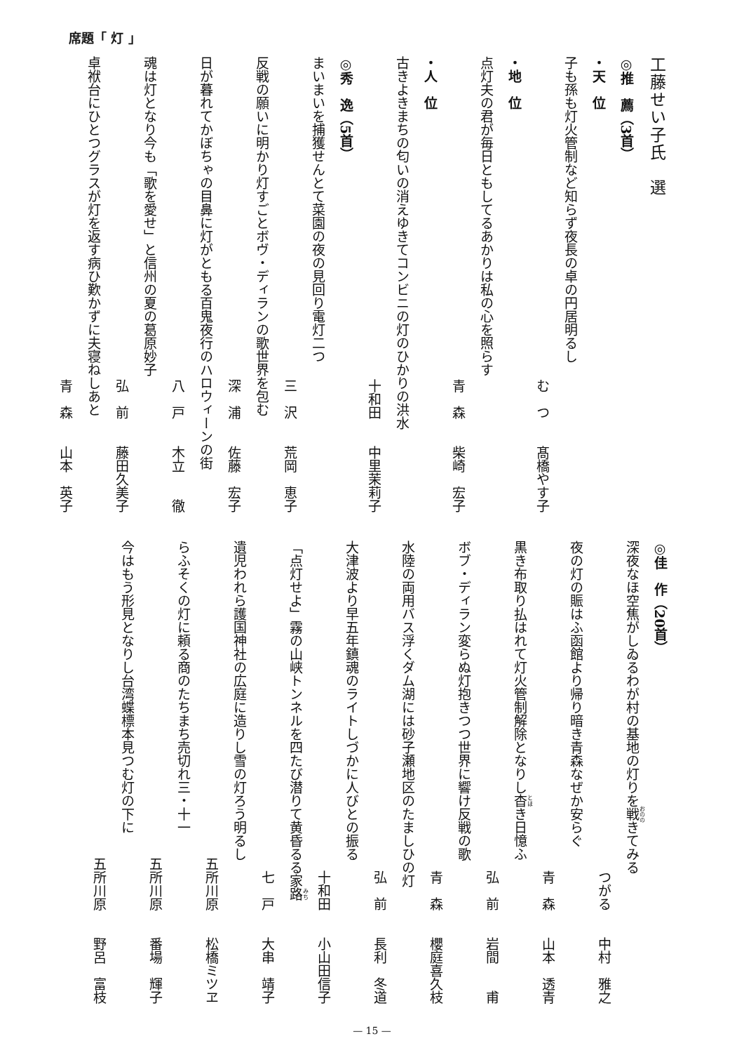席題「 灯 」
工藤せい子氏　選
◎推　薦（3首）
・天　位
子も孫も灯火管制など知らず夜長の卓の円居明るし
む　つ　　髙橋やす子
・地　位
点灯夫の君が毎日ともしてるあかりは私の心を照らす
青　森　　柴崎　宏子
・人　位
古きよきまちの匂いの消えゆきてコンビニの灯のひかりの洪水
十和田　　中里茉莉子
◎秀　逸（5首）
まいまいを捕獲せんとて菜園の夜の見回り電灯二つ
三　沢　　荒岡　恵子
反戦の願いに明かり灯すごとボヴ・ディランの歌世界を包む
深　浦　　佐藤　宏子
日が暮れてかぼちゃの目鼻に灯がともる百鬼夜行のハロウィーンの街
八　戸　　木立　　徹
魂は灯となり今も「歌を愛せ」と信州の夏の葛原妙子
弘　前　　藤田久美子
卓袱台にひとつグラスが灯を返す病ひ歎かずに夫寝ねしあと
青　森　　山本　英子
◎佳　作（20首）
深夜なほ空焦がしゐるわが村の基地の灯りを戦きてみる
つがる　　中村　雅之
夜の灯の賑はふ函館より帰り暗き青森なぜか安らぐ
青　森　　山本　透青
黒き布取り払はれて灯火管制解除となりし杳き日憶ふ
弘　前　　岩間　　甫
ボブ・ディラン変らぬ灯抱きつつ世界に響け反戦の歌
青　森　　櫻庭喜久枝
水陸の両用バス浮くダム湖には砂子瀬地区のたましひの灯
弘　前　　長利　冬道
大津波より早五年鎮魂のライトしづかに人びとの振る
十和田　　小山田信子
「点灯せよ」霧の山峡トンネルを四たび潜りて黄昏るる家路
七　戸　　大串　靖子
遺児われら護国神社の広庭に造りし雪の灯ろう明るし
五所川原　　松橋ミツヱ
らふそくの灯に頼る商のたちまち売切れ三・十一
五所川原　　番場　輝子
今はもう形見となりし台湾蝶標本見つむ灯の下に
五所川原　　野呂　富枝
— 15 —